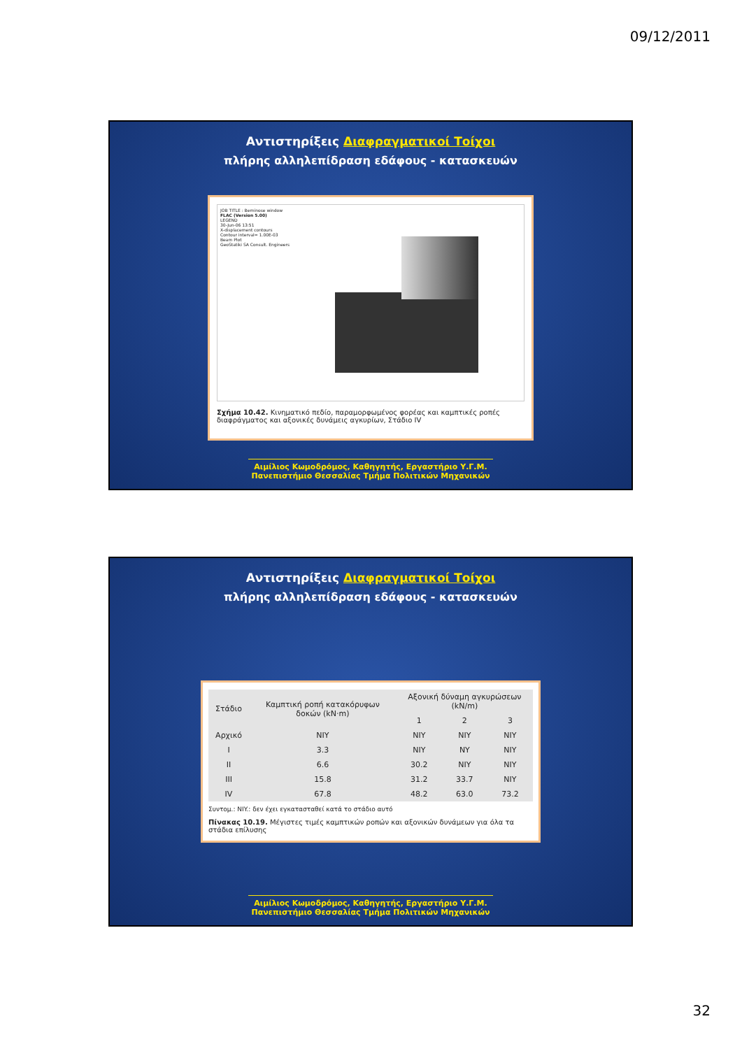09/12/2011
Αντιστηρίξεις Διαφραγματικοί Τοίχοι
πλήρης αλληλεπίδραση εδάφους - κατασκευών
JOB TITLE : Berninose window
FLAC (Version 5.00)
LEGEND
30-Jun-06 13:51
X-displacement contours
Contour interval= 1.00E-03
Beam Plot
GeoStatiki SA Consult. Engineers
Σχήμα 10.42. Κινηματικό πεδίο, παραμορφωμένος φορέας και καμπτικές ροπές διαφράγματος και αξονικές δυνάμεις αγκυρίων, Στάδιο IV
Αιμίλιος Κωμοδρόμος, Καθηγητής, Εργαστήριο Υ.Γ.Μ.
Πανεπιστήμιο Θεσσαλίας Τμήμα Πολιτικών Μηχανικών
Αντιστηρίξεις Διαφραγματικοί Τοίχοι
πλήρης αλληλεπίδραση εδάφους - κατασκευών
| Στάδιο | Καμπτική ροπή κατακόρυφων δοκών (kN·m) | Αξονική δύναμη αγκυρώσεων (kN/m) | | |
| --- | --- | --- | --- | --- |
| | | 1 | 2 | 3 |
| Αρχικό | NIY | NIY | NIY | NIY |
| I | 3.3 | NIY | NY | NIY |
| II | 6.6 | 30.2 | NIY | NIY |
| III | 15.8 | 31.2 | 33.7 | NIY |
| IV | 67.8 | 48.2 | 63.0 | 73.2 |
Συντομ.: NIY.: δεν έχει εγκατασταθεί κατά το στάδιο αυτό
Πίνακας 10.19. Μέγιστες τιμές καμπτικών ροπών και αξονικών δυνάμεων για όλα τα στάδια επίλυσης
Αιμίλιος Κωμοδρόμος, Καθηγητής, Εργαστήριο Υ.Γ.Μ.
Πανεπιστήμιο Θεσσαλίας Τμήμα Πολιτικών Μηχανικών
32